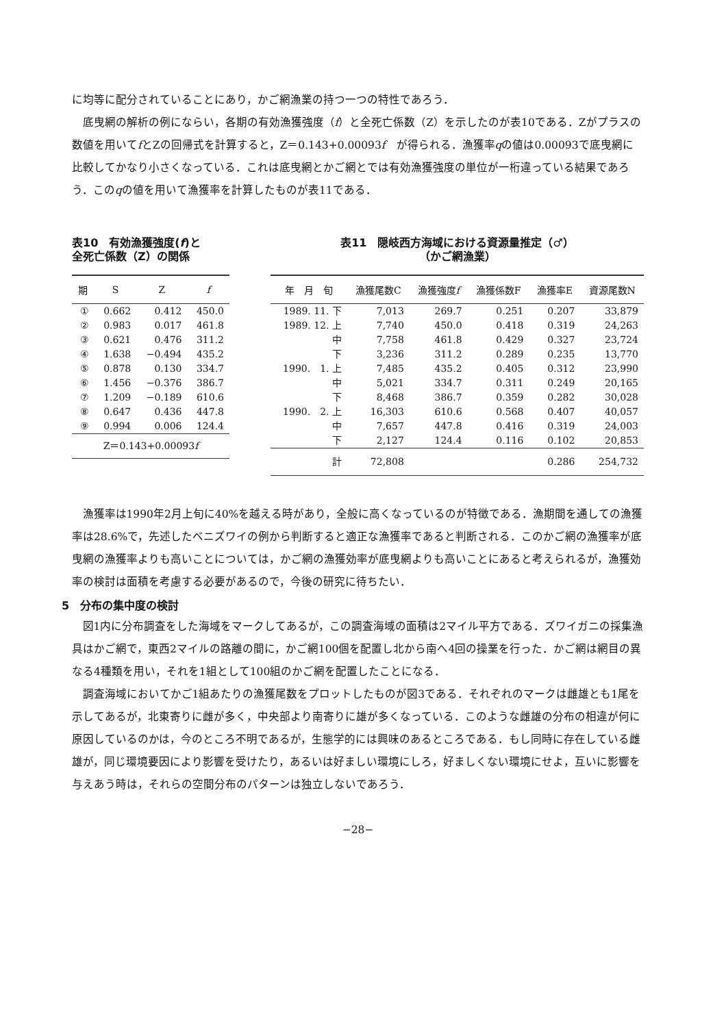に均等に配分されていることにあり，かご網漁業の持つ一つの特性であろう．
底曳網の解析の例にならい，各期の有効漁獲強度（f）と全死亡係数（Z）を示したのが表10である．Zがプラスの数値を用いてfとZの回帰式を計算すると，Z＝0.143+0.00093f　が得られる．漁獲率qの値は0.00093で底曳網に比較してかなり小さくなっている．これは底曳網とかご網とでは有効漁獲強度の単位が一桁違っている結果であろう．このqの値を用いて漁獲率を計算したものが表11である．
表10　有効漁獲強度(f)と
全死亡係数（Z）の関係
| 期 | S | Z | f |
| --- | --- | --- | --- |
| ① | 0.662 | 0.412 | 450.0 |
| ② | 0.983 | 0.017 | 461.8 |
| ③ | 0.621 | 0.476 | 311.2 |
| ④ | 1.638 | −0.494 | 435.2 |
| ⑤ | 0.878 | 0.130 | 334.7 |
| ⑥ | 1.456 | −0.376 | 386.7 |
| ⑦ | 1.209 | −0.189 | 610.6 |
| ⑧ | 0.647 | 0.436 | 447.8 |
| ⑨ | 0.994 | 0.006 | 124.4 |
| Z＝0.143+0.00093 f | | | |
表11　隠岐西方海域における資源量推定（♂）
（かご網漁業）
| 年 月 旬 | 漁獲尾数C | 漁獲強度 f | 漁獲係数F | 漁獲率E | 資源尾数N |
| --- | --- | --- | --- | --- | --- |
| 1989. 11. 下 | 7,013 | 269.7 | 0.251 | 0.207 | 33,879 |
| 1989. 12. 上 | 7,740 | 450.0 | 0.418 | 0.319 | 24,263 |
| 中 | 7,758 | 461.8 | 0.429 | 0.327 | 23,724 |
| 下 | 3,236 | 311.2 | 0.289 | 0.235 | 13,770 |
| 1990. 1. 上 | 7,485 | 435.2 | 0.405 | 0.312 | 23,990 |
| 中 | 5,021 | 334.7 | 0.311 | 0.249 | 20,165 |
| 下 | 8,468 | 386.7 | 0.359 | 0.282 | 30,028 |
| 1990. 2. 上 | 16,303 | 610.6 | 0.568 | 0.407 | 40,057 |
| 中 | 7,657 | 447.8 | 0.416 | 0.319 | 24,003 |
| 下 | 2,127 | 124.4 | 0.116 | 0.102 | 20,853 |
| 計 | 72,808 | | | 0.286 | 254,732 |
漁獲率は1990年2月上旬に40%を越える時があり，全般に高くなっているのが特徴である．漁期間を通しての漁獲率は28.6%で，先述したベニズワイの例から判断すると適正な漁獲率であると判断される．このかご網の漁獲率が底曳網の漁獲率よりも高いことについては，かご網の漁獲効率が底曳網よりも高いことにあると考えられるが，漁獲効率の検討は面積を考慮する必要があるので，今後の研究に待ちたい．
5　分布の集中度の検討
図1内に分布調査をした海域をマークしてあるが，この調査海域の面積は2マイル平方である．ズワイガニの採集漁具はかご網で，東西2マイルの路離の間に，かご網100個を配置し北から南へ4回の操業を行った．かご網は網目の異なる4種類を用い，それを1組として100組のかご網を配置したことになる．
調査海域においてかご1組あたりの漁獲尾数をプロットしたものが図3である．それぞれのマークは雌雄とも1尾を示してあるが，北東寄りに雌が多く，中央部より南寄りに雄が多くなっている．このような雌雄の分布の相違が何に原因しているのかは，今のところ不明であるが，生態学的には興味のあるところである．もし同時に存在している雌雄が，同じ環境要因により影響を受けたり，あるいは好ましい環境にしろ，好ましくない環境にせよ，互いに影響を与えあう時は，それらの空間分布のパターンは独立しないであろう．
−28−